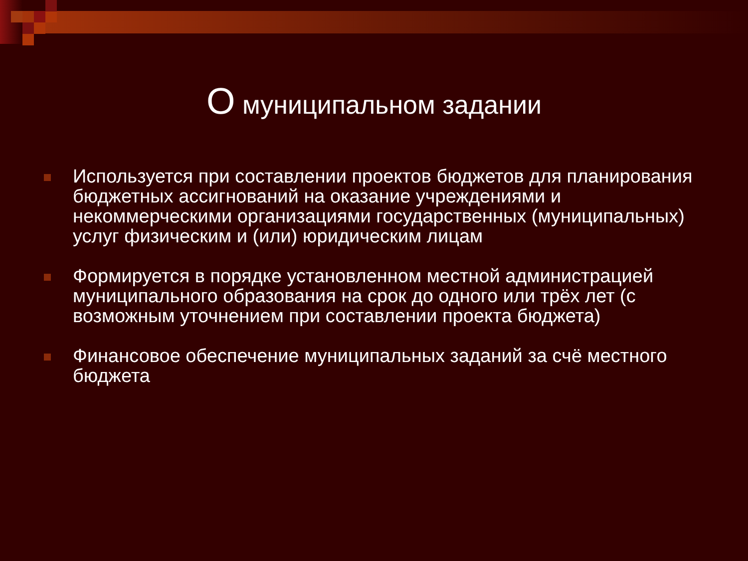О муниципальном задании
Используется при составлении проектов бюджетов для планирования бюджетных ассигнований на оказание учреждениями и некоммерческими организациями государственных (муниципальных) услуг физическим и (или) юридическим лицам
Формируется в порядке установленном местной администрацией муниципального образования на срок до одного или трёх лет (с возможным уточнением при составлении проекта бюджета)
Финансовое обеспечение муниципальных заданий за счё местного бюджета